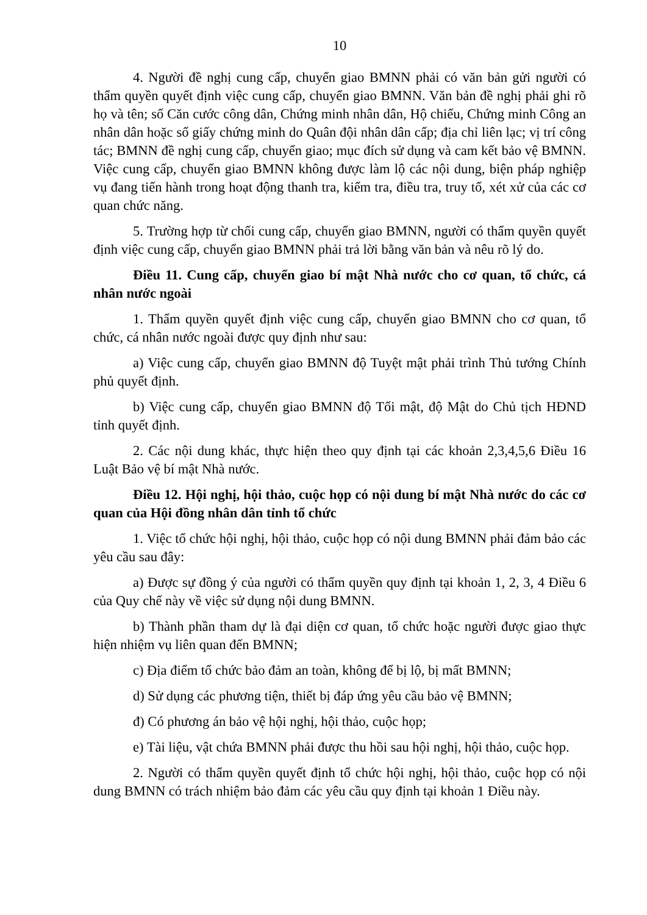10
4. Người đề nghị cung cấp, chuyển giao BMNN phải có văn bản gửi người có thẩm quyền quyết định việc cung cấp, chuyển giao BMNN. Văn bản đề nghị phải ghi rõ họ và tên; số Căn cước công dân, Chứng minh nhân dân, Hộ chiếu, Chứng minh Công an nhân dân hoặc số giấy chứng minh do Quân đội nhân dân cấp; địa chỉ liên lạc; vị trí công tác; BMNN đề nghị cung cấp, chuyển giao; mục đích sử dụng và cam kết bảo vệ BMNN. Việc cung cấp, chuyển giao BMNN không được làm lộ các nội dung, biện pháp nghiệp vụ đang tiến hành trong hoạt động thanh tra, kiểm tra, điều tra, truy tố, xét xử của các cơ quan chức năng.
5. Trường hợp từ chối cung cấp, chuyển giao BMNN, người có thẩm quyền quyết định việc cung cấp, chuyển giao BMNN phải trả lời bằng văn bản và nêu rõ lý do.
Điều 11. Cung cấp, chuyển giao bí mật Nhà nước cho cơ quan, tổ chức, cá nhân nước ngoài
1. Thẩm quyền quyết định việc cung cấp, chuyển giao BMNN cho cơ quan, tổ chức, cá nhân nước ngoài được quy định như sau:
a) Việc cung cấp, chuyển giao BMNN độ Tuyệt mật phải trình Thủ tướng Chính phủ quyết định.
b) Việc cung cấp, chuyển giao BMNN độ Tối mật, độ Mật do Chủ tịch HĐND tỉnh quyết định.
2. Các nội dung khác, thực hiện theo quy định tại các khoản 2,3,4,5,6 Điều 16 Luật Bảo vệ bí mật Nhà nước.
Điều 12. Hội nghị, hội thảo, cuộc họp có nội dung bí mật Nhà nước do các cơ quan của Hội đồng nhân dân tỉnh tổ chức
1. Việc tổ chức hội nghị, hội thảo, cuộc họp có nội dung BMNN phải đảm bảo các yêu cầu sau đây:
a) Được sự đồng ý của người có thẩm quyền quy định tại khoản 1, 2, 3, 4 Điều 6 của Quy chế này về việc sử dụng nội dung BMNN.
b) Thành phần tham dự là đại diện cơ quan, tổ chức hoặc người được giao thực hiện nhiệm vụ liên quan đến BMNN;
c) Địa điểm tổ chức bảo đảm an toàn, không để bị lộ, bị mất BMNN;
d) Sử dụng các phương tiện, thiết bị đáp ứng yêu cầu bảo vệ BMNN;
đ) Có phương án bảo vệ hội nghị, hội thảo, cuộc họp;
e) Tài liệu, vật chứa BMNN phải được thu hồi sau hội nghị, hội thảo, cuộc họp.
2. Người có thẩm quyền quyết định tổ chức hội nghị, hội thảo, cuộc họp có nội dung BMNN có trách nhiệm bảo đảm các yêu cầu quy định tại khoản 1 Điều này.